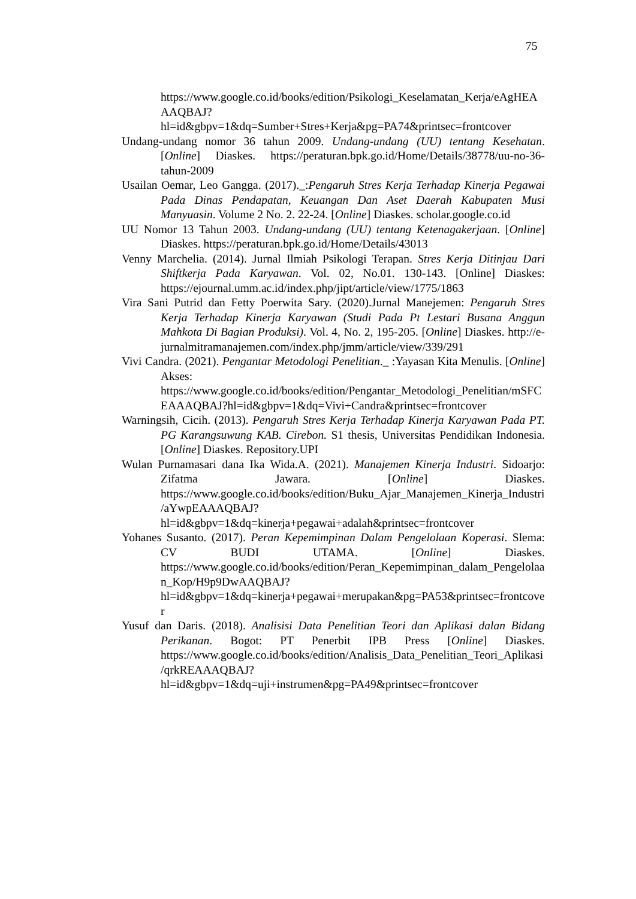75
https://www.google.co.id/books/edition/Psikologi_Keselamatan_Kerja/eAgHEAAAQBAJ?hl=id&gbpv=1&dq=Sumber+Stres+Kerja&pg=PA74&printsec=frontcover
Undang-undang nomor 36 tahun 2009. Undang-undang (UU) tentang Kesehatan. [Online] Diaskes. https://peraturan.bpk.go.id/Home/Details/38778/uu-no-36-tahun-2009
Usailan Oemar, Leo Gangga. (2017)._:Pengaruh Stres Kerja Terhadap Kinerja Pegawai Pada Dinas Pendapatan, Keuangan Dan Aset Daerah Kabupaten Musi Manyuasin. Volume 2 No. 2. 22-24. [Online] Diaskes. scholar.google.co.id
UU Nomor 13 Tahun 2003. Undang-undang (UU) tentang Ketenagakerjaan. [Online] Diaskes. https://peraturan.bpk.go.id/Home/Details/43013
Venny Marchelia. (2014). Jurnal Ilmiah Psikologi Terapan. Stres Kerja Ditinjau Dari Shiftkerja Pada Karyawan. Vol. 02, No.01. 130-143. [Online] Diaskes: https://ejournal.umm.ac.id/index.php/jipt/article/view/1775/1863
Vira Sani Putrid dan Fetty Poerwita Sary. (2020).Jurnal Manejemen: Pengaruh Stres Kerja Terhadap Kinerja Karyawan (Studi Pada Pt Lestari Busana Anggun Mahkota Di Bagian Produksi). Vol. 4, No. 2, 195-205. [Online] Diaskes. http://e-jurnalmitramanajemen.com/index.php/jmm/article/view/339/291
Vivi Candra. (2021). Pengantar Metodologi Penelitian._ :Yayasan Kita Menulis. [Online] Akses: https://www.google.co.id/books/edition/Pengantar_Metodologi_Penelitian/mSFCEAAAQBAJ?hl=id&gbpv=1&dq=Vivi+Candra&printsec=frontcover
Warningsih, Cicih. (2013). Pengaruh Stres Kerja Terhadap Kinerja Karyawan Pada PT. PG Karangsuwung KAB. Cirebon. S1 thesis, Universitas Pendidikan Indonesia. [Online] Diaskes. Repository.UPI
Wulan Purnamasari dana Ika Wida.A. (2021). Manajemen Kinerja Industri. Sidoarjo: Zifatma Jawara. [Online] Diaskes. https://www.google.co.id/books/edition/Buku_Ajar_Manajemen_Kinerja_Industri/aYwpEAAAQBAJ?hl=id&gbpv=1&dq=kinerja+pegawai+adalah&printsec=frontcover
Yohanes Susanto. (2017). Peran Kepemimpinan Dalam Pengelolaan Koperasi. Slema: CV BUDI UTAMA. [Online] Diaskes. https://www.google.co.id/books/edition/Peran_Kepemimpinan_dalam_Pengelolaan_Kop/H9p9DwAAQBAJ?hl=id&gbpv=1&dq=kinerja+pegawai+merupakan&pg=PA53&printsec=frontcover
Yusuf dan Daris. (2018). Analisisi Data Penelitian Teori dan Aplikasi dalan Bidang Perikanan. Bogot: PT Penerbit IPB Press [Online] Diaskes. https://www.google.co.id/books/edition/Analisis_Data_Penelitian_Teori_Aplikasi/qrkREAAAQBAJ?hl=id&gbpv=1&dq=uji+instrumen&pg=PA49&printsec=frontcover